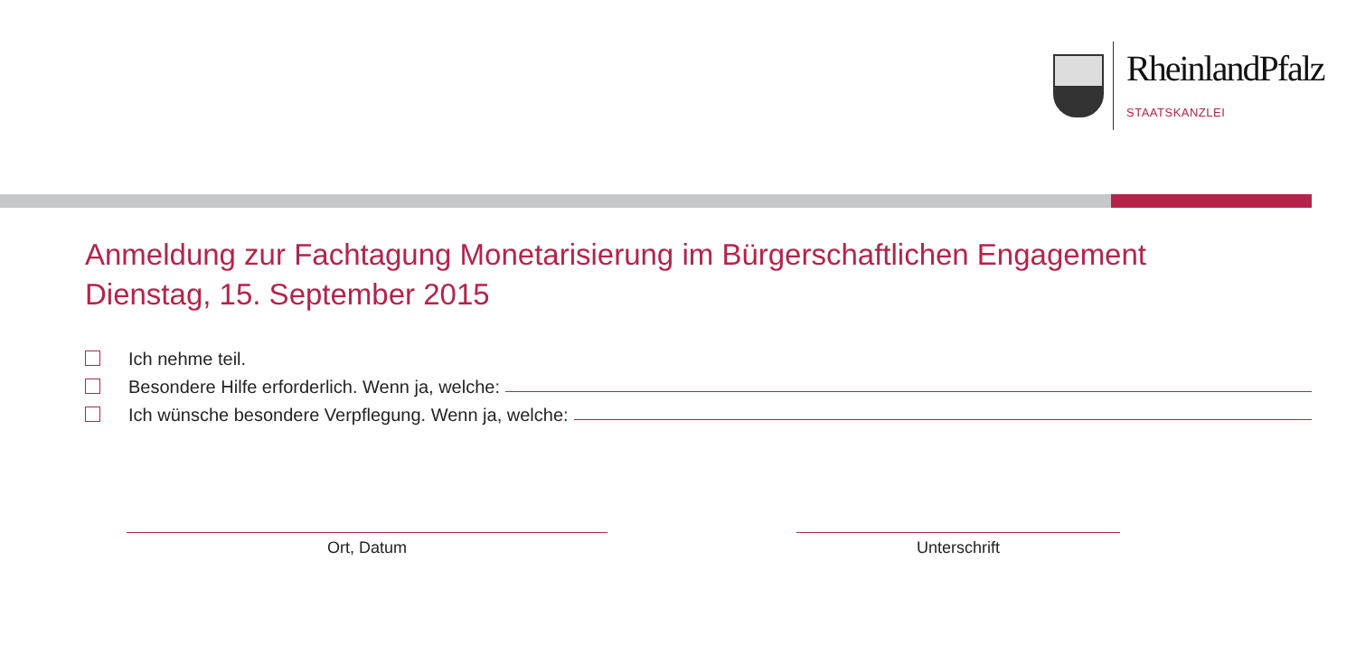RheinlandPfalz
STAATSKANZLEI
Anmeldung zur Fachtagung Monetarisierung im Bürgerschaftlichen Engagement
Dienstag, 15. September 2015
Ich nehme teil.
Besondere Hilfe erforderlich. Wenn ja, welche:
Ich wünsche besondere Verpflegung. Wenn ja, welche:
Ort, Datum Unterschrift